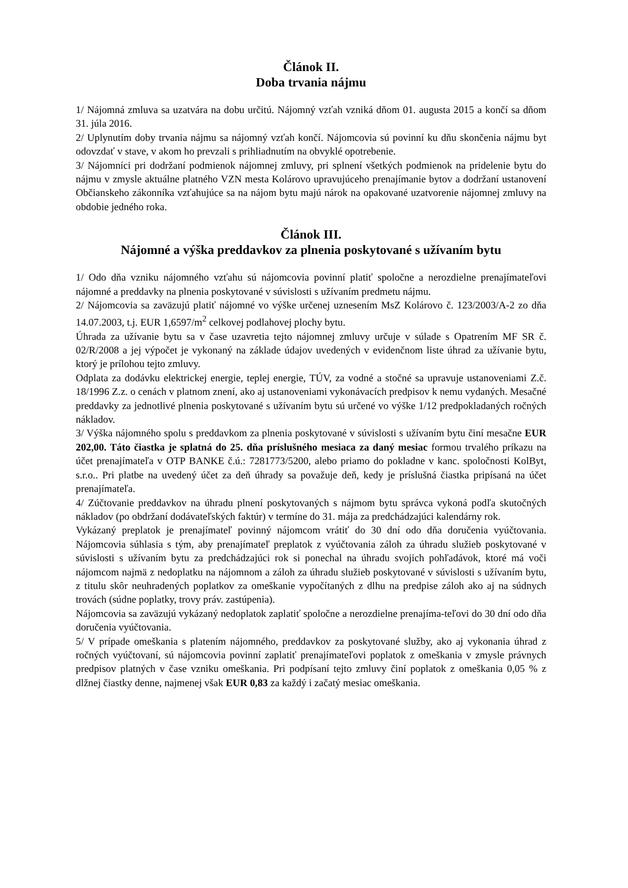Článok II.
Doba trvania nájmu
1/ Nájomná zmluva sa uzatvára na dobu určitú. Nájomný vzťah vzniká dňom 01. augusta 2015 a končí sa dňom 31. júla 2016.
2/ Uplynutím doby trvania nájmu sa nájomný vzťah končí. Nájomcovia sú povinní ku dňu skončenia nájmu byt odovzdať v stave, v akom ho prevzali s prihliadnutím na obvyklé opotrebenie.
3/ Nájomníci pri dodržaní podmienok nájomnej zmluvy, pri splnení všetkých podmienok na pridelenie bytu do nájmu v zmysle aktuálne platného VZN mesta Kolárovo upravujúceho prenajímanie bytov a dodržaní ustanovení Občianskeho zákonníka vzťahujúce sa na nájom bytu majú nárok na opakované uzatvorenie nájomnej zmluvy na obdobie jedného roka.
Článok III.
Nájomné a výška preddavkov za plnenia poskytované s užívaním bytu
1/ Odo dňa vzniku nájomného vzťahu sú nájomcovia povinní platiť spoločne a nerozdielne prenajímateľovi nájomné a preddavky na plnenia poskytované v súvislosti s užívaním predmetu nájmu.
2/ Nájomcovia sa zaväzujú platiť nájomné vo výške určenej uznesením MsZ Kolárovo č. 123/2003/A-2 zo dňa 14.07.2003, t.j. EUR 1,6597/m<sup>2</sup> celkovej podlahovej plochy bytu.
Úhrada za užívanie bytu sa v čase uzavretia tejto nájomnej zmluvy určuje v súlade s Opatrením MF SR č. 02/R/2008 a jej výpočet je vykonaný na základe údajov uvedených v evidenčnom liste úhrad za užívanie bytu, ktorý je prílohou tejto zmluvy.
Odplata za dodávku elektrickej energie, teplej energie, TÚV, za vodné a stočné sa upravuje ustanoveniami Z.č. 18/1996 Z.z. o cenách v platnom znení, ako aj ustanoveniami vykonávacích predpisov k nemu vydaných. Mesačné preddavky za jednotlivé plnenia poskytované s užívaním bytu sú určené vo výške 1/12 predpokladaných ročných nákladov.
3/ Výška nájomného spolu s preddavkom za plnenia poskytované v súvislosti s užívaním bytu činí mesačne EUR 202,00. Táto čiastka je splatná do 25. dňa príslušného mesiaca za daný mesiac formou trvalého príkazu na účet prenajímateľa v OTP BANKE č.ú.: 7281773/5200, alebo priamo do pokladne v kanc. spoločnosti KolByt, s.r.o.. Pri platbe na uvedený účet za deň úhrady sa považuje deň, kedy je príslušná čiastka pripísaná na účet prenajímateľa.
4/ Zúčtovanie preddavkov na úhradu plnení poskytovaných s nájmom bytu správca vykoná podľa skutočných nákladov (po obdržaní dodávateľských faktúr) v termíne do 31. mája za predchádzajúci kalendárny rok.
Vykázaný preplatok je prenajímateľ povinný nájomcom vrátiť do 30 dní odo dňa doručenia vyúčtovania. Nájomcovia súhlasia s tým, aby prenajímateľ preplatok z vyúčtovania záloh za úhradu služieb poskytované v súvislosti s užívaním bytu za predchádzajúci rok si ponechal na úhradu svojich pohľadávok, ktoré má voči nájomcom najmä z nedoplatku na nájomnom a záloh za úhradu služieb poskytované v súvislosti s užívaním bytu, z titulu skôr neuhradených poplatkov za omeškanie vypočítaných z dlhu na predpise záloh ako aj na súdnych trovách (súdne poplatky, trovy práv. zastúpenia).
Nájomcovia sa zaväzujú vykázaný nedoplatok zaplatiť spoločne a nerozdielne prenajíma-teľovi do 30 dní odo dňa doručenia vyúčtovania.
5/ V prípade omeškania s platením nájomného, preddavkov za poskytované služby, ako aj vykonania úhrad z ročných vyúčtovaní, sú nájomcovia povinní zaplatiť prenajímateľovi poplatok z omeškania v zmysle právnych predpisov platných v čase vzniku omeškania. Pri podpísaní tejto zmluvy činí poplatok z omeškania 0,05 % z dlžnej čiastky denne, najmenej však EUR 0,83 za každý i začatý mesiac omeškania.